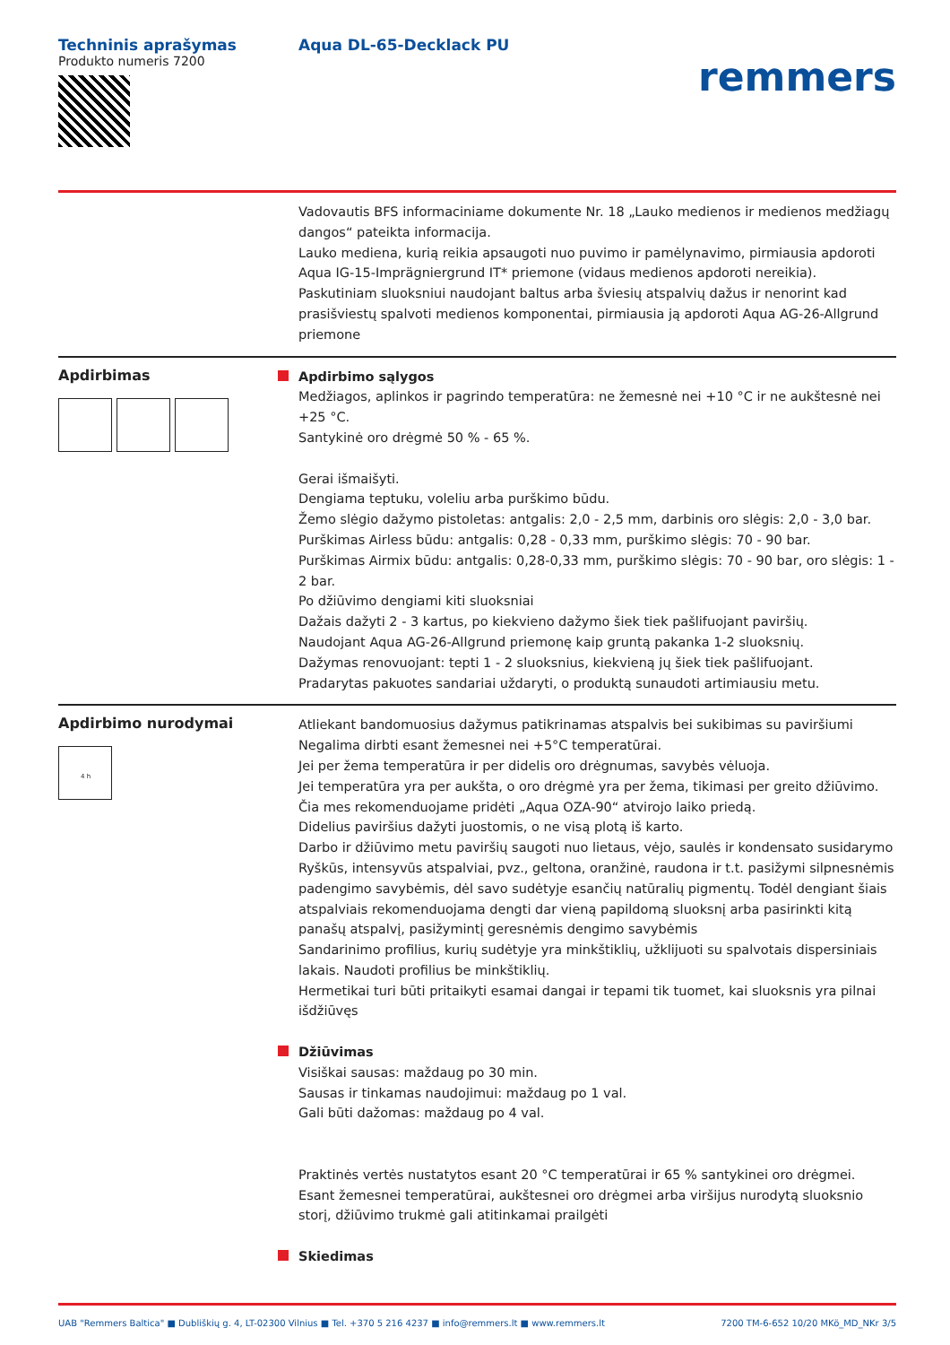Techninis aprašymas
Produkto numeris 7200
Aqua DL-65-Decklack PU
remmers
Vadovautis BFS informaciniame dokumente Nr. 18 „Lauko medienos ir medienos medžiagų dangos“ pateikta informacija.
Lauko mediena, kurią reikia apsaugoti nuo puvimo ir pamėlynavimo, pirmiausia apdoroti Aqua IG-15-Imprägniergrund IT* priemone (vidaus medienos apdoroti nereikia).
Paskutiniam sluoksniui naudojant baltus arba šviesių atspalvių dažus ir nenorint kad prasišviestų spalvoti medienos komponentai, pirmiausia ją apdoroti Aqua AG-26-Allgrund priemone
Apdirbimas
Apdirbimo sąlygos
Medžiagos, aplinkos ir pagrindo temperatūra: ne žemesnė nei +10 °C ir ne aukštesnė nei +25 °C.
Santykinė oro drėgmė 50 % - 65 %.
Gerai išmaišyti.
Dengiama teptuku, voleliu arba purškimo būdu.
Žemo slėgio dažymo pistoletas: antgalis: 2,0 - 2,5 mm, darbinis oro slėgis: 2,0 - 3,0 bar.
Purškimas Airless būdu: antgalis: 0,28 - 0,33 mm, purškimo slėgis: 70 - 90 bar.
Purškimas Airmix būdu: antgalis: 0,28-0,33 mm, purškimo slėgis: 70 - 90 bar, oro slėgis: 1 - 2 bar.
Po džiūvimo dengiami kiti sluoksniai
Dažais dažyti 2 - 3 kartus, po kiekvieno dažymo šiek tiek pašlifuojant paviršių.
Naudojant Aqua AG-26-Allgrund priemonę kaip gruntą pakanka 1-2 sluoksnių.
Dažymas renovuojant: tepti 1 - 2 sluoksnius, kiekvieną jų šiek tiek pašlifuojant.
Pradarytas pakuotes sandariai uždaryti, o produktą sunaudoti artimiausiu metu.
Apdirbimo nurodymai
4 h
Atliekant bandomuosius dažymus patikrinamas atspalvis bei sukibimas su paviršiumi
Negalima dirbti esant žemesnei nei +5°C temperatūrai.
Jei per žema temperatūra ir per didelis oro drėgnumas, savybės vėluoja.
Jei temperatūra yra per aukšta, o oro drėgmė yra per žema, tikimasi per greito džiūvimo. Čia mes rekomenduojame pridėti „Aqua OZA-90“ atvirojo laiko priedą.
Didelius paviršius dažyti juostomis, o ne visą plotą iš karto.
Darbo ir džiūvimo metu paviršių saugoti nuo lietaus, vėjo, saulės ir kondensato susidarymo
Ryškūs, intensyvūs atspalviai, pvz., geltona, oranžinė, raudona ir t.t. pasižymi silpnesnėmis padengimo savybėmis, dėl savo sudėtyje esančių natūralių pigmentų. Todėl dengiant šiais atspalviais rekomenduojama dengti dar vieną papildomą sluoksnį arba pasirinkti kitą panašų atspalvį, pasižymintį geresnėmis dengimo savybėmis
Sandarinimo profilius, kurių sudėtyje yra minkštiklių, užklijuoti su spalvotais dispersiniais lakais. Naudoti profilius be minkštiklių.
Hermetikai turi būti pritaikyti esamai dangai ir tepami tik tuomet, kai sluoksnis yra pilnai išdžiūvęs
Džiūvimas
Visiškai sausas: maždaug po 30 min.
Sausas ir tinkamas naudojimui: maždaug po 1 val.
Gali būti dažomas: maždaug po 4 val.
Praktinės vertės nustatytos esant 20 °C temperatūrai ir 65 % santykinei oro drėgmei.
Esant žemesnei temperatūrai, aukštesnei oro drėgmei arba viršijus nurodytą sluoksnio storį, džiūvimo trukmė gali atitinkamai prailgėti
Skiedimas
UAB "Remmers Baltica" ■ Dubliškių g. 4, LT-02300 Vilnius ■ Tel. +370 5 216 4237 ■ info@remmers.lt ■ www.remmers.lt 7200 TM-6-652 10/20 MKö_MD_NKr 3/5